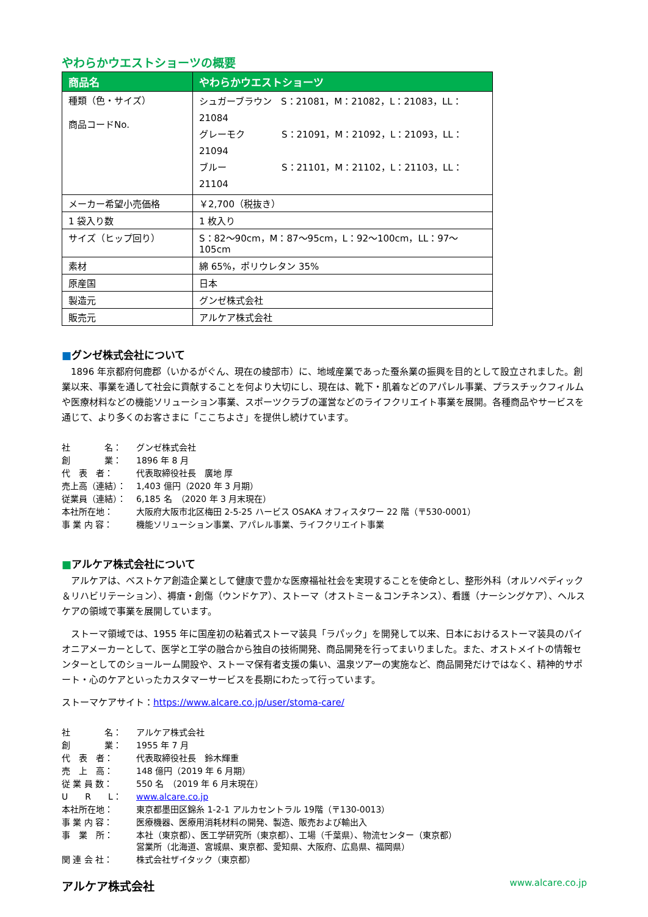やわらかウエストショーツの概要
| 商品名 | やわらかウエストショーツ |
| --- | --- |
| 種類（色・サイズ） 商品コードNo. | シュガーブラウン S：21081，M：21082，L：21083，LL：21084 グレーモク S：21091，M：21092，L：21093，LL：21094 ブルー S：21101，M：21102，L：21103，LL：21104 |
| メーカー希望小売価格 | ￥2,700（税抜き） |
| 1 袋入り数 | 1 枚入り |
| サイズ（ヒップ回り） | S：82～90cm，M：87～95cm，L：92～100cm，LL：97～105cm |
| 素材 | 綿 65%，ポリウレタン 35% |
| 原産国 | 日本 |
| 製造元 | グンゼ株式会社 |
| 販売元 | アルケア株式会社 |
■グンゼ株式会社について
1896 年京都府何鹿郡（いかるがぐん、現在の綾部市）に、地域産業であった蚕糸業の振興を目的として設立されました。創業以来、事業を通して社会に貢献することを何より大切にし、現在は、靴下・肌着などのアパレル事業、プラスチックフィルムや医療材料などの機能ソリューション事業、スポーツクラブの運営などのライフクリエイト事業を展開。各種商品やサービスを通じて、より多くのお客さまに「ここちよさ」を提供し続けています。
| 社 名： | グンゼ株式会社 |
| 創 業： | 1896 年 8 月 |
| 代 表 者： | 代表取締役社長 廣地 厚 |
| 売上高（連結）： | 1,403 億円（2020 年 3 月期） |
| 従業員（連結）： | 6,185 名 （2020 年 3 月末現在） |
| 本社所在地： | 大阪府大阪市北区梅田 2-5-25 ハービス OSAKA オフィスタワー 22 階（〒530-0001） |
| 事 業 内 容： | 機能ソリューション事業、アパレル事業、ライフクリエイト事業 |
■アルケア株式会社について
アルケアは、ベストケア創造企業として健康で豊かな医療福祉社会を実現することを使命とし、整形外科（オルソペディック＆リハビリテーション）、褥瘡・創傷（ウンドケア）、ストーマ（オストミー＆コンチネンス）、看護（ナーシングケア）、ヘルスケアの領域で事業を展開しています。
ストーマ領域では、1955 年に国産初の粘着式ストーマ装具「ラパック」を開発して以来、日本におけるストーマ装具のパイオニアメーカーとして、医学と工学の融合から独自の技術開発、商品開発を行ってまいりました。また、オストメイトの情報センターとしてのショールーム開設や、ストーマ保有者支援の集い、温泉ツアーの実施など、商品開発だけではなく、精神的サポート・心のケアといったカスタマーサービスを長期にわたって行っています。
ストーマケアサイト：https://www.alcare.co.jp/user/stoma-care/
| 社 名： | アルケア株式会社 |
| 創 業： | 1955 年 7 月 |
| 代 表 者： | 代表取締役社長 鈴木輝重 |
| 売 上 高： | 148 億円（2019 年 6 月期） |
| 従 業 員 数： | 550 名 （2019 年 6 月末現在） |
| U R L： | www.alcare.co.jp |
| 本社所在地： | 東京都墨田区錦糸 1-2-1 アルカセントラル 19階（〒130-0013） |
| 事 業 内 容： | 医療機器、医療用消耗材料の開発、製造、販売および輸出入 |
| 事 業 所： | 本社（東京都）、医工学研究所（東京都）、工場（千葉県）、物流センター（東京都） 営業所（北海道、宮城県、東京都、愛知県、大阪府、広島県、福岡県） |
| 関 連 会 社： | 株式会社ザイタック（東京都） |
アルケア株式会社 www.alcare.co.jp